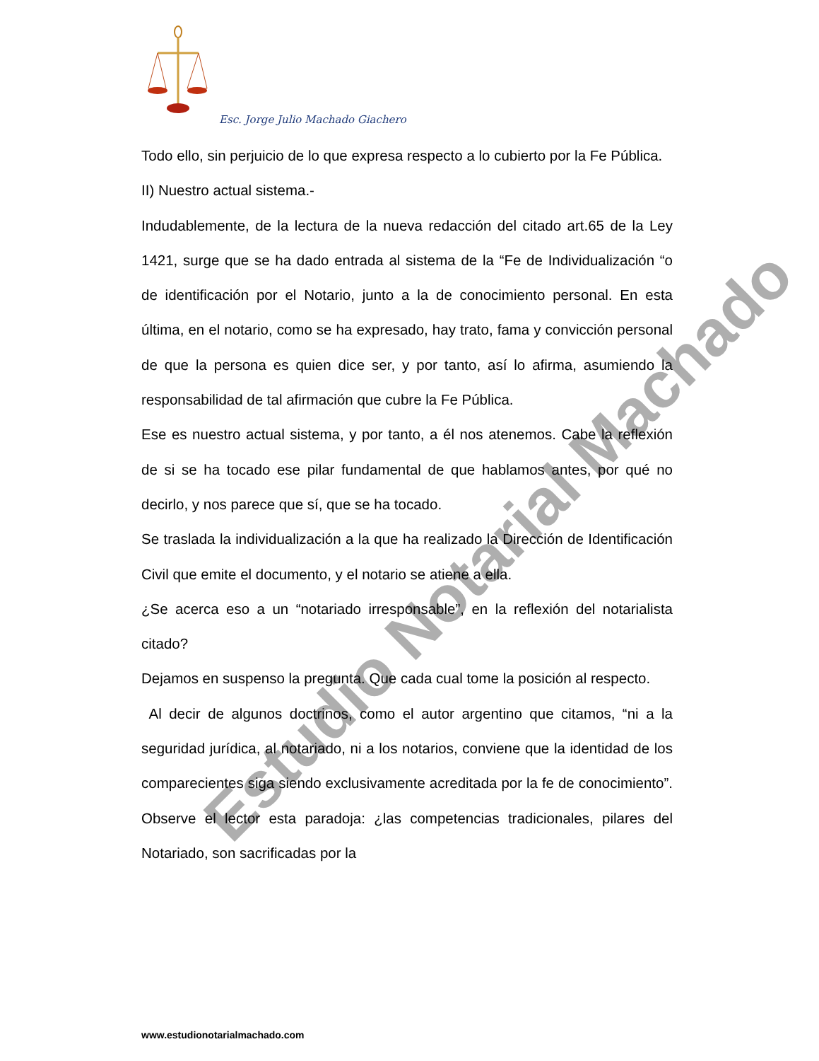Esc. Jorge Julio Machado Giachero
Estudio Notarial Machado
Todo ello, sin perjuicio de lo que expresa respecto a lo cubierto por la Fe Pública.
II) Nuestro actual sistema.-
Indudablemente, de la lectura de la nueva redacción del citado art.65 de la Ley 1421, surge que se ha dado entrada al sistema de la “Fe de Individualización “o de identificación por el Notario, junto a la de conocimiento personal. En esta última, en el notario, como se ha expresado, hay trato, fama y convicción personal de que la persona es quien dice ser, y por tanto, así lo afirma, asumiendo la responsabilidad de tal afirmación que cubre la Fe Pública.
Ese es nuestro actual sistema, y por tanto, a él nos atenemos. Cabe la reflexión de si se ha tocado ese pilar fundamental de que hablamos antes, por qué no decirlo, y nos parece que sí, que se ha tocado.
Se traslada la individualización a la que ha realizado la Dirección de Identificación Civil que emite el documento, y el notario se atiene a ella.
¿Se acerca eso a un “notariado irresponsable”, en la reflexión del notarialista citado?
Dejamos en suspenso la pregunta. Que cada cual tome la posición al respecto.
Al decir de algunos doctrinos, como el autor argentino que citamos, “ni a la seguridad jurídica, al notariado, ni a los notarios, conviene que la identidad de los comparecientes siga siendo exclusivamente acreditada por la fe de conocimiento”. Observe el lector esta paradoja: ¿las competencias tradicionales, pilares del Notariado, son sacrificadas por la
www.estudionotarialmachado.com